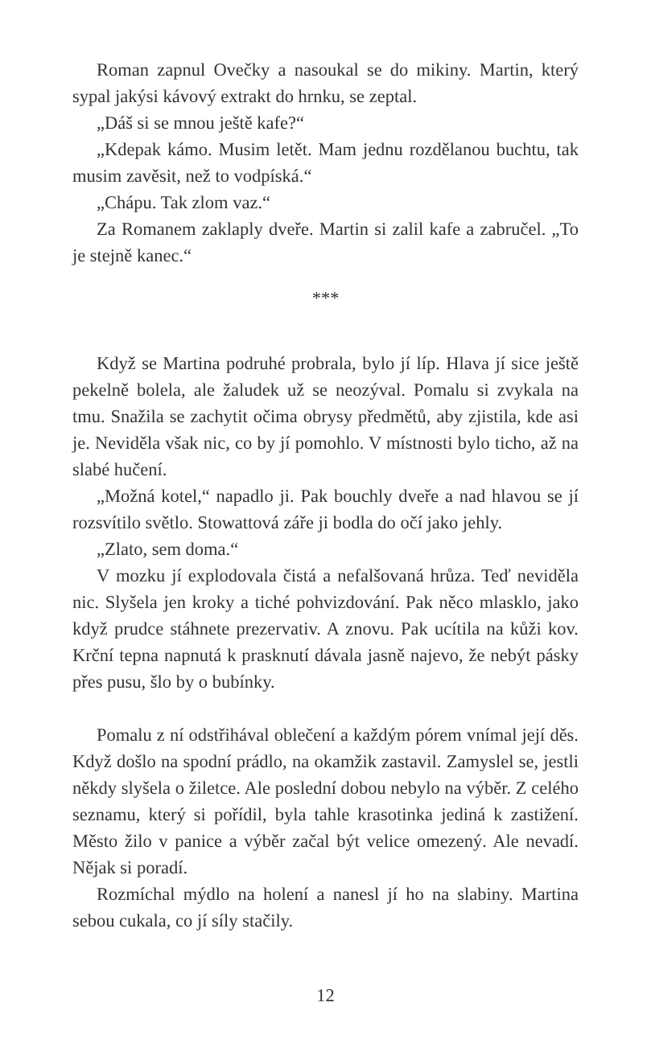Roman zapnul Ovečky a nasoukal se do mikiny. Martin, který sypal jakýsi kávový extrakt do hrnku, se zeptal.
„Dáš si se mnou ještě kafe?“
„Kdepak kámo. Musim letět. Mam jednu rozdělanou buchtu, tak musim zavěsit, než to vodpíská.“
„Chápu. Tak zlom vaz.“
Za Romanem zaklaply dveře. Martin si zalil kafe a zabručel. „To je stejně kanec.“
***
Když se Martina podruhé probrala, bylo jí líp. Hlava jí sice ještě pekelně bolela, ale žaludek už se neozýval. Pomalu si zvykala na tmu. Snažila se zachytit očima obrysy předmětů, aby zjistila, kde asi je. Neviděla však nic, co by jí pomohlo. V místnosti bylo ticho, až na slabé hučení.
„Možná kotel,“ napadlo ji. Pak bouchly dveře a nad hlavou se jí rozsvítilo světlo. Stowattová záře ji bodla do očí jako jehly.
„Zlato, sem doma.“
V mozku jí explodovala čistá a nefalšovaná hrůza. Teď neviděla nic. Slyšela jen kroky a tiché pohvizdování. Pak něco mlasklo, jako když prudce stáhnete prezervativ. A znovu. Pak ucítila na kůži kov. Krční tepna napnutá k prasknutí dávala jasně najevo, že nebýt pásky přes pusu, šlo by o bubínky.
Pomalu z ní odstřihával oblečení a každým pórem vnímal její děs. Když došlo na spodní prádlo, na okamžik zastavil. Zamyslel se, jestli někdy slyšela o žiletce. Ale poslední dobou nebylo na výběr. Z celého seznamu, který si pořídil, byla tahle krasotinka jediná k zastižení. Město žilo v panice a výběr začal být velice omezený. Ale nevadí. Nějak si poradí.
Rozmíchal mýdlo na holení a nanesl jí ho na slabiny. Martina sebou cukala, co jí síly stačily.
12